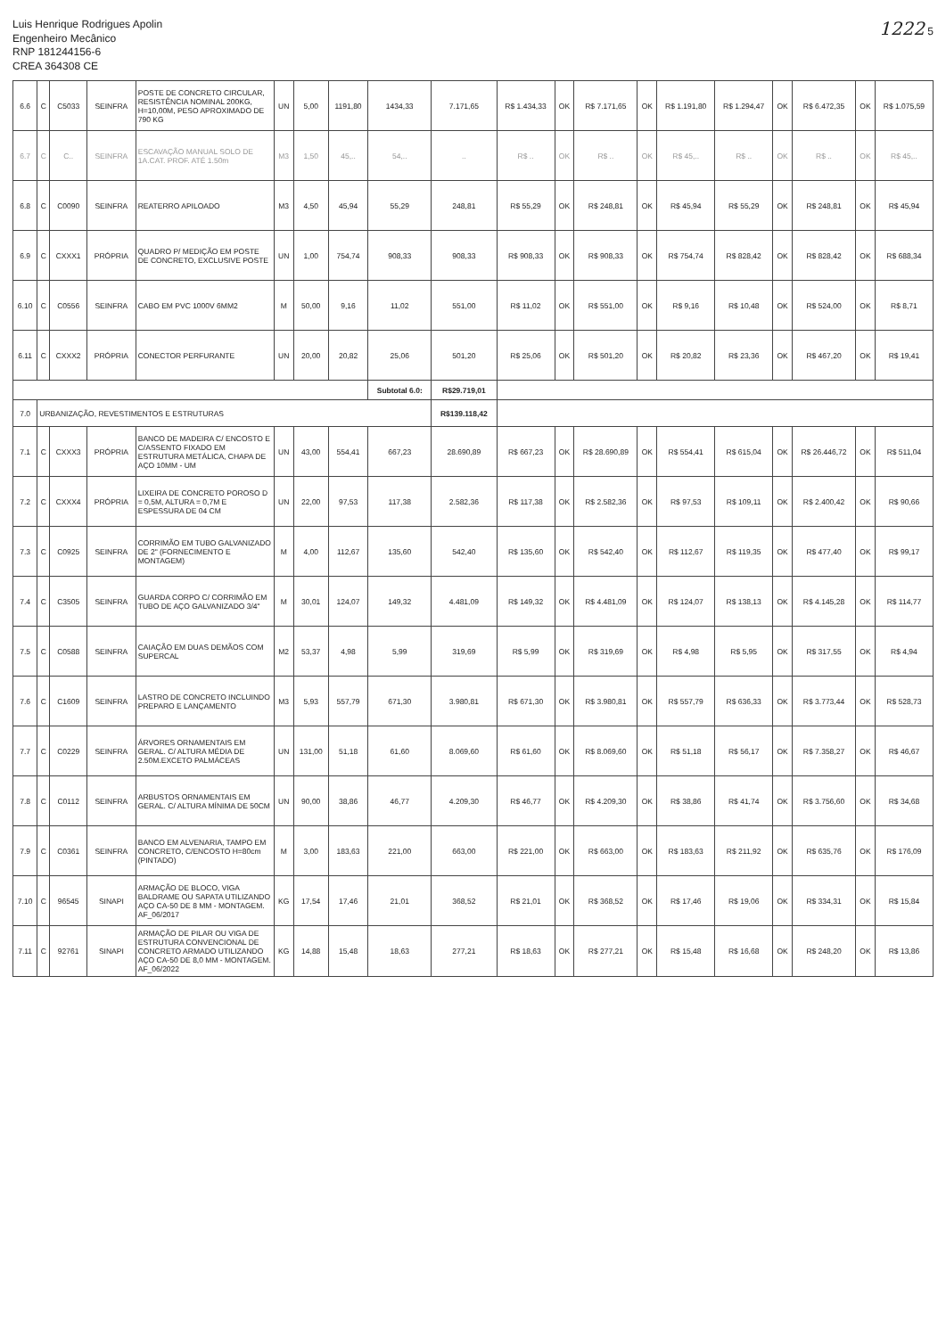Luis Henrique Rodrigues Apolin
Engenheiro Mecânico
RNP 181244156-6
CREA 364308 CE
1222 5
| 6.6 | C | C5033 | SEINFRA | POSTE DE CONCRETO CIRCULAR, RESISTÊNCIA NOMINAL 200KG, H=10,00M, PESO APROXIMADO DE 790 KG | UN | 5,00 | 1191,80 | 1434,33 | 7.171,65 | R$ 1.434,33 | OK | R$ 7.171,65 | OK | R$ 1.191,80 | R$ 1.294,47 | OK | R$ 6.472,35 | OK | R$ 1.075,59 |
| 6.7 | C | C.. | SEINFRA | ESCAVAÇÃO MANUAL SOLO DE 1A.CAT. PROF. ATÉ 1.50m | M3 | 1,50 | 45,.. | 54,.. | .. | R$ .. | OK | R$ .. | OK | R$ 45,.. | R$ .. | OK | R$ .. | OK | R$ 45,.. |
| 6.8 | C | C0090 | SEINFRA | REATERRO APILOADO | M3 | 4,50 | 45,94 | 55,29 | 248,81 | R$ 55,29 | OK | R$ 248,81 | OK | R$ 45,94 | R$ 55,29 | OK | R$ 248,81 | OK | R$ 45,94 |
| 6.9 | C | CXXX1 | PRÓPRIA | QUADRO P/ MEDIÇÃO EM POSTE DE CONCRETO, EXCLUSIVE POSTE | UN | 1,00 | 754,74 | 908,33 | 908,33 | R$ 908,33 | OK | R$ 908,33 | OK | R$ 754,74 | R$ 828,42 | OK | R$ 828,42 | OK | R$ 688,34 |
| 6.10 | C | C0556 | SEINFRA | CABO EM PVC 1000V 6MM2 | M | 50,00 | 9,16 | 11,02 | 551,00 | R$ 11,02 | OK | R$ 551,00 | OK | R$ 9,16 | R$ 10,48 | OK | R$ 524,00 | OK | R$ 8,71 |
| 6.11 | C | CXXX2 | PRÓPRIA | CONECTOR PERFURANTE | UN | 20,00 | 20,82 | 25,06 | 501,20 | R$ 25,06 | OK | R$ 501,20 | OK | R$ 20,82 | R$ 23,36 | OK | R$ 467,20 | OK | R$ 19,41 |
| | | | | | | | | Subtotal 6.0: | R$29.719,01 | | | | | | | | | | |
| 7.0 | URBANIZAÇÃO, REVESTIMENTOS E ESTRUTURAS | | | | | | | | R$139.118,42 | | | | | | | | | | |
| 7.1 | C | CXXX3 | PRÓPRIA | BANCO DE MADEIRA C/ ENCOSTO E C/ASSENTO FIXADO EM ESTRUTURA METÁLICA, CHAPA DE AÇO 10MM - UM | UN | 43,00 | 554,41 | 667,23 | 28.690,89 | R$ 667,23 | OK | R$ 28.690,89 | OK | R$ 554,41 | R$ 615,04 | OK | R$ 26.446,72 | OK | R$ 511,04 |
| 7.2 | C | CXXX4 | PRÓPRIA | LIXEIRA DE CONCRETO POROSO D = 0,5M, ALTURA = 0,7M E ESPESSURA DE 04 CM | UN | 22,00 | 97,53 | 117,38 | 2.582,36 | R$ 117,38 | OK | R$ 2.582,36 | OK | R$ 97,53 | R$ 109,11 | OK | R$ 2.400,42 | OK | R$ 90,66 |
| 7.3 | C | C0925 | SEINFRA | CORRIMÃO EM TUBO GALVANIZADO DE 2" (FORNECIMENTO E MONTAGEM) | M | 4,00 | 112,67 | 135,60 | 542,40 | R$ 135,60 | OK | R$ 542,40 | OK | R$ 112,67 | R$ 119,35 | OK | R$ 477,40 | OK | R$ 99,17 |
| 7.4 | C | C3505 | SEINFRA | GUARDA CORPO C/ CORRIMÃO EM TUBO DE AÇO GALVANIZADO 3/4" | M | 30,01 | 124,07 | 149,32 | 4.481,09 | R$ 149,32 | OK | R$ 4.481,09 | OK | R$ 124,07 | R$ 138,13 | OK | R$ 4.145,28 | OK | R$ 114,77 |
| 7.5 | C | C0588 | SEINFRA | CAIAÇÃO EM DUAS DEMÃOS COM SUPERCAL | M2 | 53,37 | 4,98 | 5,99 | 319,69 | R$ 5,99 | OK | R$ 319,69 | OK | R$ 4,98 | R$ 5,95 | OK | R$ 317,55 | OK | R$ 4,94 |
| 7.6 | C | C1609 | SEINFRA | LASTRO DE CONCRETO INCLUINDO PREPARO E LANÇAMENTO | M3 | 5,93 | 557,79 | 671,30 | 3.980,81 | R$ 671,30 | OK | R$ 3.980,81 | OK | R$ 557,79 | R$ 636,33 | OK | R$ 3.773,44 | OK | R$ 528,73 |
| 7.7 | C | C0229 | SEINFRA | ÁRVORES ORNAMENTAIS EM GERAL. C/ ALTURA MÉDIA DE 2.50M.EXCETO PALMÁCEAS | UN | 131,00 | 51,18 | 61,60 | 8.069,60 | R$ 61,60 | OK | R$ 8.069,60 | OK | R$ 51,18 | R$ 56,17 | OK | R$ 7.358,27 | OK | R$ 46,67 |
| 7.8 | C | C0112 | SEINFRA | ARBUSTOS ORNAMENTAIS EM GERAL. C/ ALTURA MÍNIMA DE 50CM | UN | 90,00 | 38,86 | 46,77 | 4.209,30 | R$ 46,77 | OK | R$ 4.209,30 | OK | R$ 38,86 | R$ 41,74 | OK | R$ 3.756,60 | OK | R$ 34,68 |
| 7.9 | C | C0361 | SEINFRA | BANCO EM ALVENARIA, TAMPO EM CONCRETO, C/ENCOSTO H=80cm (PINTADO) | M | 3,00 | 183,63 | 221,00 | 663,00 | R$ 221,00 | OK | R$ 663,00 | OK | R$ 183,63 | R$ 211,92 | OK | R$ 635,76 | OK | R$ 176,09 |
| 7.10 | C | 96545 | SINAPI | ARMAÇÃO DE BLOCO, VIGA BALDRAME OU SAPATA UTILIZANDO AÇO CA-50 DE 8 MM - MONTAGEM. AF_06/2017 | KG | 17,54 | 17,46 | 21,01 | 368,52 | R$ 21,01 | OK | R$ 368,52 | OK | R$ 17,46 | R$ 19,06 | OK | R$ 334,31 | OK | R$ 15,84 |
| 7.11 | C | 92761 | SINAPI | ARMAÇÃO DE PILAR OU VIGA DE ESTRUTURA CONVENCIONAL DE CONCRETO ARMADO UTILIZANDO AÇO CA-50 DE 8,0 MM - MONTAGEM. AF_06/2022 | KG | 14,88 | 15,48 | 18,63 | 277,21 | R$ 18,63 | OK | R$ 277,21 | OK | R$ 15,48 | R$ 16,68 | OK | R$ 248,20 | OK | R$ 13,86 |